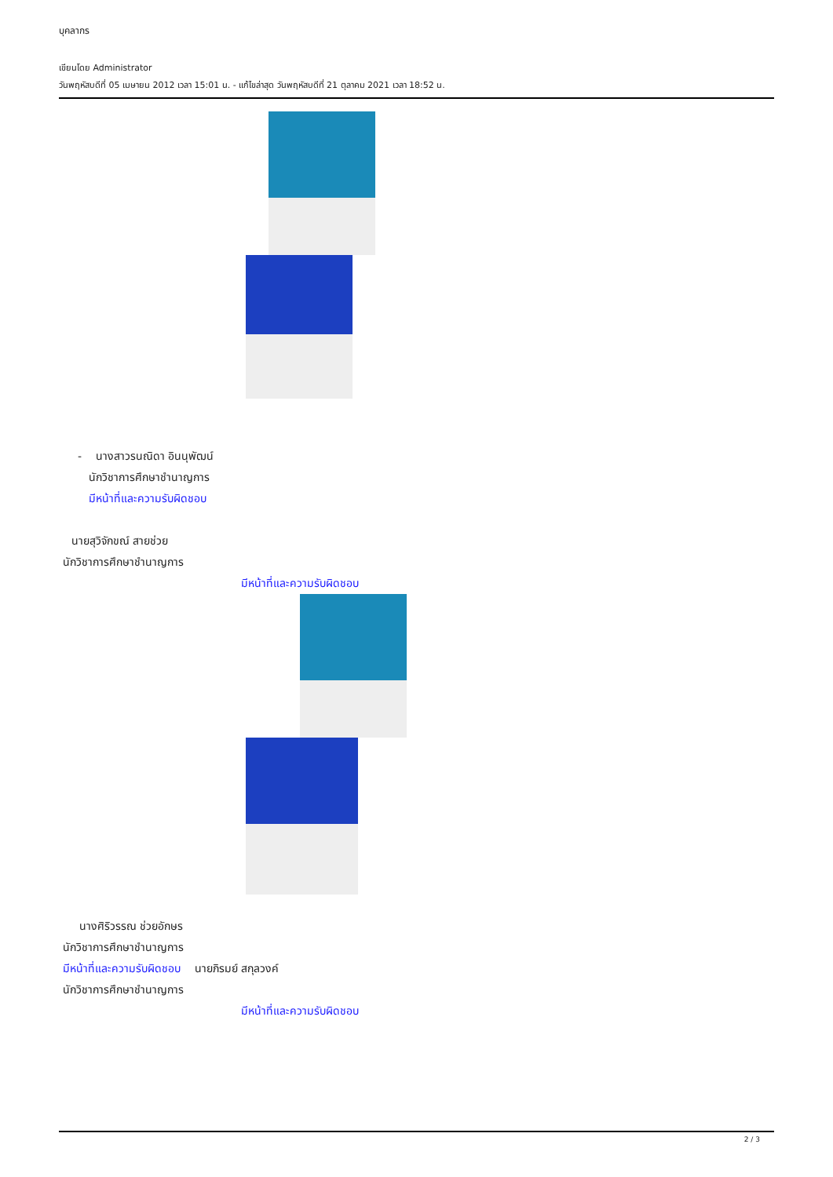บุคลากร
เขียนโดย Administrator
วันพฤหัสบดีที่ 05 เมษายน 2012 เวลา 15:01 น. - แก้ไขล่าสุด วันพฤหัสบดีที่ 21 ตุลาคม 2021 เวลา 18:52 น.
- นางสาวรนณิดา อินนุพัฒน์
นักวิชาการศึกษาชำนาญการ
มีหน้าที่และความรับผิดชอบ
นายสุวิจักขณ์ สายช่วย
นักวิชาการศึกษาชำนาญการ
มีหน้าที่และความรับผิดชอบ
นางศิริวรรณ ช่วยอักษร
นักวิชาการศึกษาชำนาญการ
มีหน้าที่และความรับผิดชอบ นายภิรมย์ สกุลวงค์
นักวิชาการศึกษาชำนาญการ
มีหน้าที่และความรับผิดชอบ
2 / 3